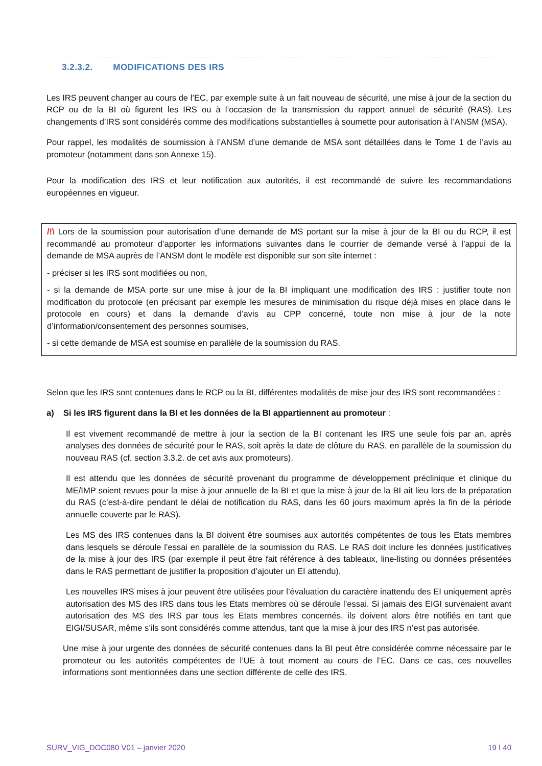3.2.3.2. MODIFICATIONS DES IRS
Les IRS peuvent changer au cours de l’EC, par exemple suite à un fait nouveau de sécurité, une mise à jour de la section du RCP ou de la BI où figurent les IRS ou à l’occasion de la transmission du rapport annuel de sécurité (RAS). Les changements d’IRS sont considérés comme des modifications substantielles à soumette pour autorisation à l’ANSM (MSA).
Pour rappel, les modalités de soumission à l’ANSM d’une demande de MSA sont détaillées dans le Tome 1 de l’avis au promoteur (notamment dans son Annexe 15).
Pour la modification des IRS et leur notification aux autorités, il est recommandé de suivre les recommandations européennes en vigueur.
/!\ Lors de la soumission pour autorisation d’une demande de MS portant sur la mise à jour de la BI ou du RCP, il est recommandé au promoteur d’apporter les informations suivantes dans le courrier de demande versé à l’appui de la demande de MSA auprès de l’ANSM dont le modèle est disponible sur son site internet :
- préciser si les IRS sont modifiées ou non,
- si la demande de MSA porte sur une mise à jour de la BI impliquant une modification des IRS : justifier toute non modification du protocole (en précisant par exemple les mesures de minimisation du risque déjà mises en place dans le protocole en cours) et dans la demande d’avis au CPP concerné, toute non mise à jour de la note d’information/consentement des personnes soumises,
- si cette demande de MSA est soumise en parallèle de la soumission du RAS.
Selon que les IRS sont contenues dans le RCP ou la BI, différentes modalités de mise jour des IRS sont recommandées :
a) Si les IRS figurent dans la BI et les données de la BI appartiennent au promoteur :
Il est vivement recommandé de mettre à jour la section de la BI contenant les IRS une seule fois par an, après analyses des données de sécurité pour le RAS, soit après la date de clôture du RAS, en parallèle de la soumission du nouveau RAS (cf. section 3.3.2. de cet avis aux promoteurs).
Il est attendu que les données de sécurité provenant du programme de développement préclinique et clinique du ME/IMP soient revues pour la mise à jour annuelle de la BI et que la mise à jour de la BI ait lieu lors de la préparation du RAS (c’est-à-dire pendant le délai de notification du RAS, dans les 60 jours maximum après la fin de la période annuelle couverte par le RAS).
Les MS des IRS contenues dans la BI doivent être soumises aux autorités compétentes de tous les Etats membres dans lesquels se déroule l’essai en parallèle de la soumission du RAS. Le RAS doit inclure les données justificatives de la mise à jour des IRS (par exemple il peut être fait référence à des tableaux, line-listing ou données présentées dans le RAS permettant de justifier la proposition d’ajouter un EI attendu).
Les nouvelles IRS mises à jour peuvent être utilisées pour l’évaluation du caractère inattendu des EI uniquement après autorisation des MS des IRS dans tous les Etats membres où se déroule l’essai. Si jamais des EIGI survenaient avant autorisation des MS des IRS par tous les Etats membres concernés, ils doivent alors être notifiés en tant que EIGI/SUSAR, même s’ils sont considérés comme attendus, tant que la mise à jour des IRS n’est pas autorisée.
Une mise à jour urgente des données de sécurité contenues dans la BI peut être considérée comme nécessaire par le promoteur ou les autorités compétentes de l’UE à tout moment au cours de l’EC. Dans ce cas, ces nouvelles informations sont mentionnées dans une section différente de celle des IRS.
SURV_VIG_DOC080 V01 – janvier 2020 19 I 40